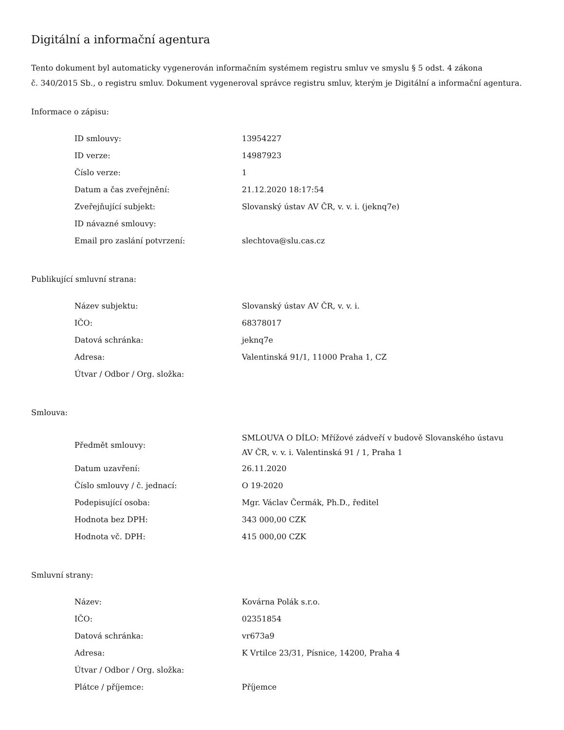Digitální a informační agentura
Tento dokument byl automaticky vygenerován informačním systémem registru smluv ve smyslu § 5 odst. 4 zákona
č. 340/2015 Sb., o registru smluv. Dokument vygeneroval správce registru smluv, kterým je Digitální a informační agentura.
Informace o zápisu:
| ID smlouvy: | 13954227 |
| ID verze: | 14987923 |
| Číslo verze: | 1 |
| Datum a čas zveřejnění: | 21.12.2020 18:17:54 |
| Zveřejňující subjekt: | Slovanský ústav AV ČR, v. v. i. (jeknq7e) |
| ID návazné smlouvy: | |
| Email pro zaslání potvrzení: | slechtova@slu.cas.cz |
Publikující smluvní strana:
| Název subjektu: | Slovanský ústav AV ČR, v. v. i. |
| IČO: | 68378017 |
| Datová schránka: | jeknq7e |
| Adresa: | Valentinská 91/1, 11000 Praha 1, CZ |
| Útvar / Odbor / Org. složka: | |
Smlouva:
| Předmět smlouvy: | SMLOUVA O DÍLO: Mřížové zádveří v budově Slovanského ústavu AV ČR, v. v. i. Valentinská 91 / 1, Praha 1 |
| Datum uzavření: | 26.11.2020 |
| Číslo smlouvy / č. jednací: | O 19-2020 |
| Podepisující osoba: | Mgr. Václav Čermák, Ph.D., ředitel |
| Hodnota bez DPH: | 343 000,00 CZK |
| Hodnota vč. DPH: | 415 000,00 CZK |
Smluvní strany:
| Název: | Kovárna Polák s.r.o. |
| IČO: | 02351854 |
| Datová schránka: | vr673a9 |
| Adresa: | K Vrtilce 23/31, Písnice, 14200, Praha 4 |
| Útvar / Odbor / Org. složka: | |
| Plátce / příjemce: | Příjemce |